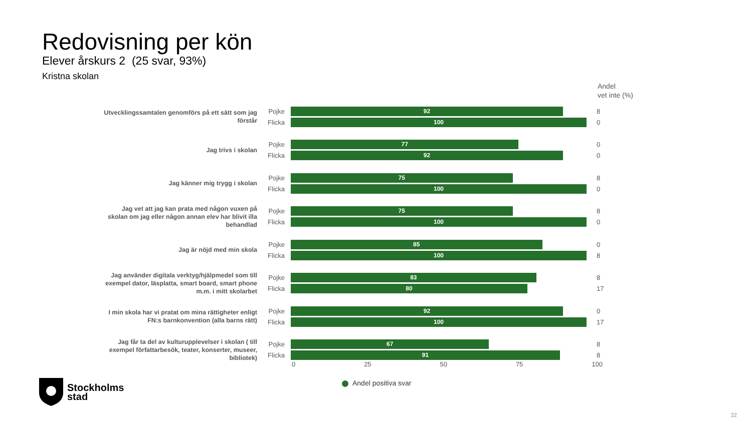Redovisning per kön
Elever årskurs 2 (25 svar, 93%)
Kristna skolan
Andel
vet inte (%)
Utvecklingssamtalen genomförs på ett sätt som jag förstår
Pojke
92
8
Flicka
100
0
Jag trivs i skolan
Pojke
77
0
Flicka
92
0
Jag känner mig trygg i skolan
Pojke
75
8
Flicka
100
0
Jag vet att jag kan prata med någon vuxen på skolan om jag eller någon annan elev har blivit illa behandlad
Pojke
75
8
Flicka
100
0
Jag är nöjd med min skola
Pojke
85
0
Flicka
100
8
Jag använder digitala verktyg/hjälpmedel som till exempel dator, läsplatta, smart board, smart phone m.m. i mitt skolarbet
Pojke
83
8
Flicka
80
17
I min skola har vi pratat om mina rättigheter enligt FN:s barnkonvention (alla barns rätt)
Pojke
92
0
Flicka
100
17
Jag får ta del av kulturupplevelser i skolan ( till exempel författarbesök, teater, konserter, museer, bibliotek)
Pojke
67
8
Flicka
91
8
0 25 50 75 100
Andel positiva svar
Stockholms
stad
22